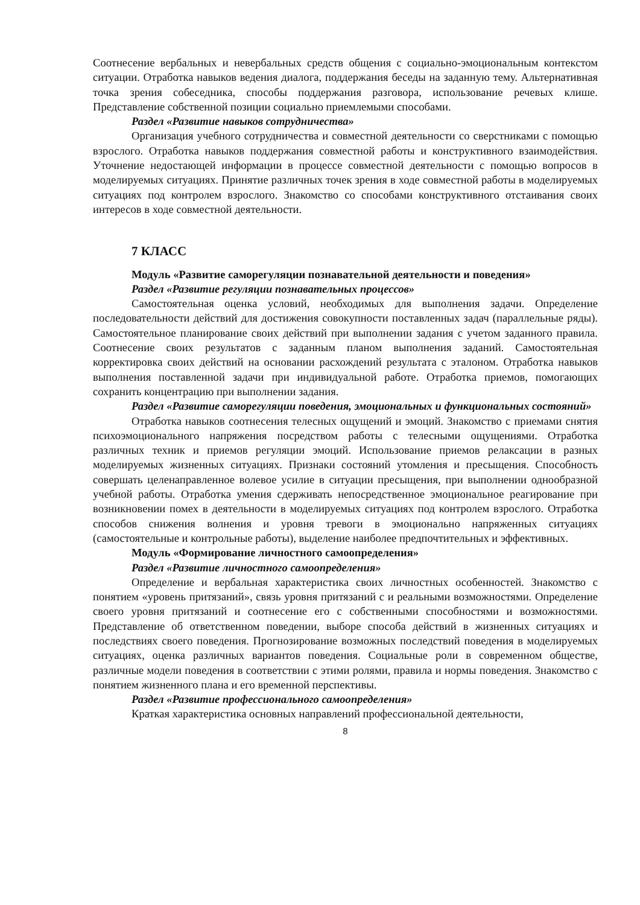Соотнесение вербальных и невербальных средств общения с социально-эмоциональным контекстом ситуации. Отработка навыков ведения диалога, поддержания беседы на заданную тему. Альтернативная точка зрения собеседника, способы поддержания разговора, использование речевых клише. Представление собственной позиции социально приемлемыми способами.
Раздел «Развитие навыков сотрудничества»
Организация учебного сотрудничества и совместной деятельности со сверстниками с помощью взрослого. Отработка навыков поддержания совместной работы и конструктивного взаимодействия. Уточнение недостающей информации в процессе совместной деятельности с помощью вопросов в моделируемых ситуациях. Принятие различных точек зрения в ходе совместной работы в моделируемых ситуациях под контролем взрослого. Знакомство со способами конструктивного отстаивания своих интересов в ходе совместной деятельности.
7 КЛАСС
Модуль «Развитие саморегуляции познавательной деятельности и поведения»
Раздел «Развитие регуляции познавательных процессов»
Самостоятельная оценка условий, необходимых для выполнения задачи. Определение последовательности действий для достижения совокупности поставленных задач (параллельные ряды). Самостоятельное планирование своих действий при выполнении задания с учетом заданного правила. Соотнесение своих результатов с заданным планом выполнения заданий. Самостоятельная корректировка своих действий на основании расхождений результата с эталоном. Отработка навыков выполнения поставленной задачи при индивидуальной работе. Отработка приемов, помогающих сохранить концентрацию при выполнении задания.
Раздел «Развитие саморегуляции поведения, эмоциональных и функциональных состояний»
Отработка навыков соотнесения телесных ощущений и эмоций. Знакомство с приемами снятия психоэмоционального напряжения посредством работы с телесными ощущениями. Отработка различных техник и приемов регуляции эмоций. Использование приемов релаксации в разных моделируемых жизненных ситуациях. Признаки состояний утомления и пресыщения. Способность совершать целенаправленное волевое усилие в ситуации пресыщения, при выполнении однообразной учебной работы. Отработка умения сдерживать непосредственное эмоциональное реагирование при возникновении помех в деятельности в моделируемых ситуациях под контролем взрослого. Отработка способов снижения волнения и уровня тревоги в эмоционально напряженных ситуациях (самостоятельные и контрольные работы), выделение наиболее предпочтительных и эффективных.
Модуль «Формирование личностного самоопределения»
Раздел «Развитие личностного самоопределения»
Определение и вербальная характеристика своих личностных особенностей. Знакомство с понятием «уровень притязаний», связь уровня притязаний с и реальными возможностями. Определение своего уровня притязаний и соотнесение его с собственными способностями и возможностями. Представление об ответственном поведении, выборе способа действий в жизненных ситуациях и последствиях своего поведения. Прогнозирование возможных последствий поведения в моделируемых ситуациях, оценка различных вариантов поведения. Социальные роли в современном обществе, различные модели поведения в соответствии с этими ролями, правила и нормы поведения. Знакомство с понятием жизненного плана и его временной перспективы.
Раздел «Развитие профессионального самоопределения»
Краткая характеристика основных направлений профессиональной деятельности,
8